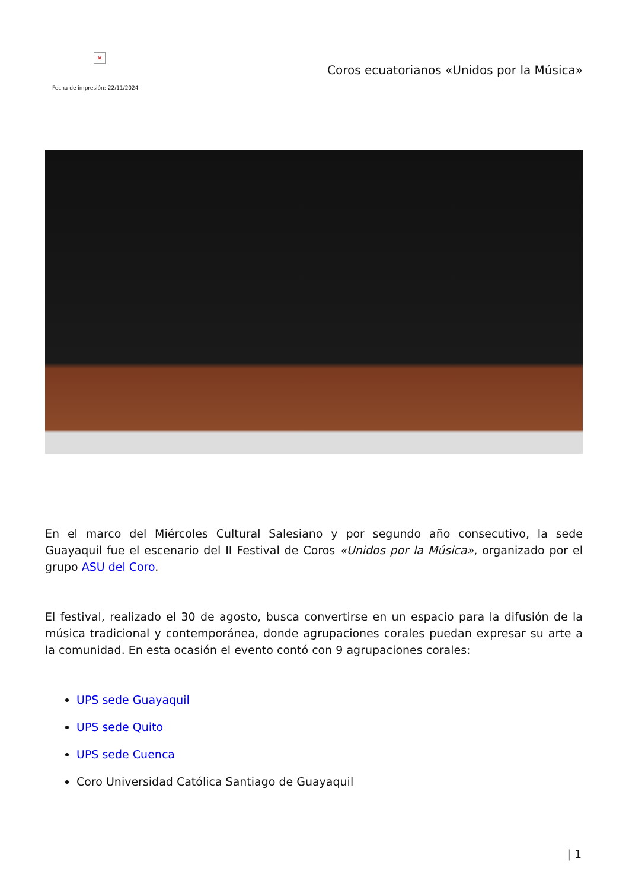×
Coros ecuatorianos «Unidos por la Música»
Fecha de impresión: 22/11/2024
En el marco del Miércoles Cultural Salesiano y por segundo año consecutivo, la sede Guayaquil fue el escenario del II Festival de Coros «Unidos por la Música», organizado por el grupo ASU del Coro.
El festival, realizado el 30 de agosto, busca convertirse en un espacio para la difusión de la música tradicional y contemporánea, donde agrupaciones corales puedan expresar su arte a la comunidad. En esta ocasión el evento contó con 9 agrupaciones corales:
UPS sede Guayaquil
UPS sede Quito
UPS sede Cuenca
Coro Universidad Católica Santiago de Guayaquil
| 1